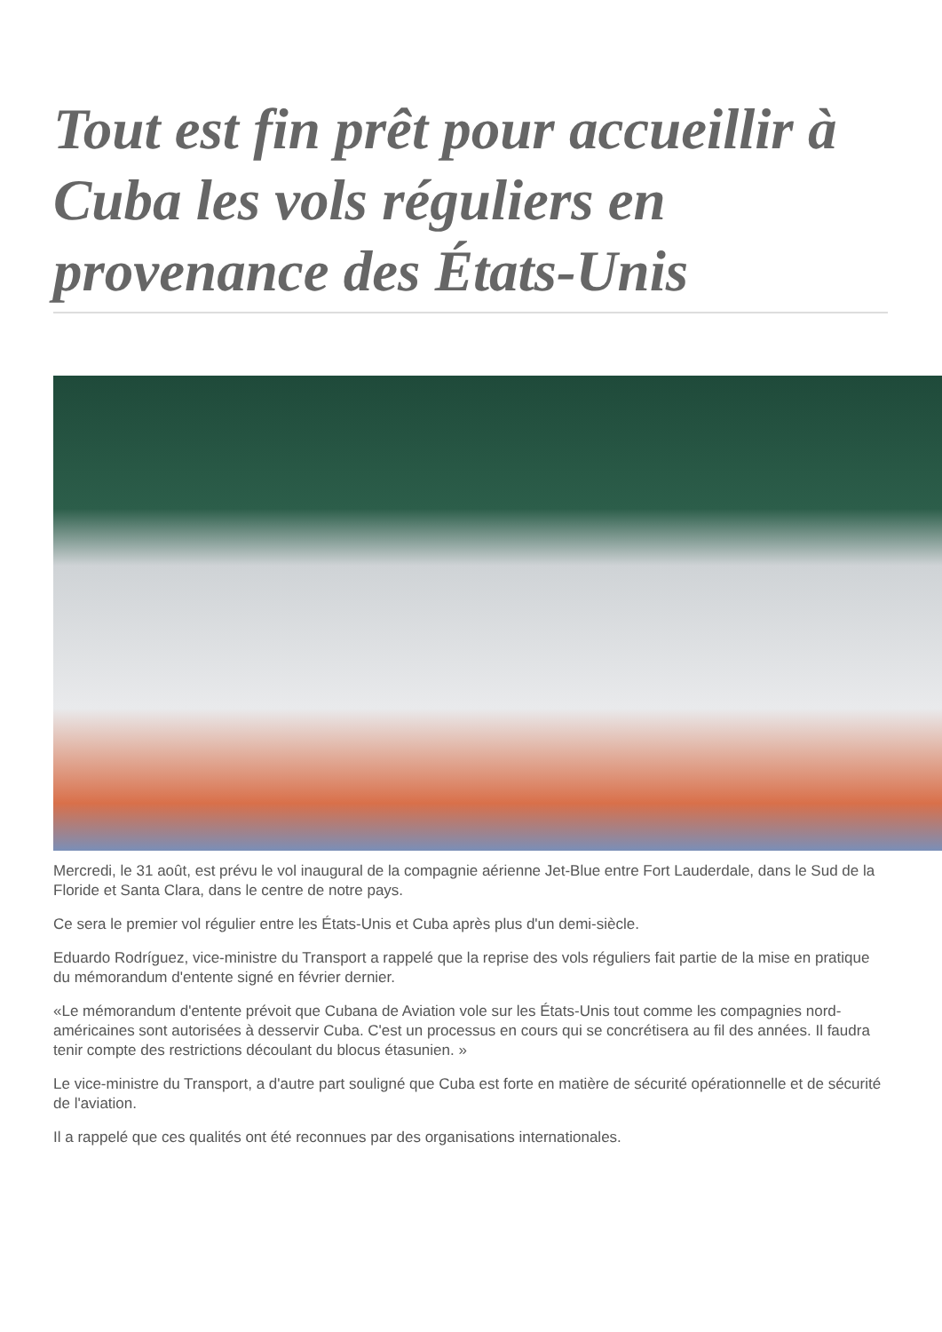Tout est fin prêt pour accueillir à Cuba les vols réguliers en provenance des États-Unis
Mercredi, le 31 août, est prévu le vol inaugural de la compagnie aérienne Jet-Blue entre Fort Lauderdale, dans le Sud de la Floride et Santa Clara, dans le centre de notre pays.
Ce sera le premier vol régulier entre les États-Unis et Cuba après plus d'un demi-siècle.
Eduardo Rodríguez, vice-ministre du Transport a rappelé que la reprise des vols réguliers fait partie de la mise en pratique du mémorandum d'entente signé en février dernier.
«Le mémorandum d'entente prévoit que Cubana de Aviation vole sur les États-Unis tout comme les compagnies nord-américaines sont autorisées à desservir Cuba. C'est un processus en cours qui se concrétisera au fil des années. Il faudra tenir compte des restrictions découlant du blocus étasunien. »
Le vice-ministre du Transport, a d'autre part souligné que Cuba est forte en matière de sécurité opérationnelle et de sécurité de l'aviation.
Il a rappelé que ces qualités ont été reconnues par des organisations internationales.